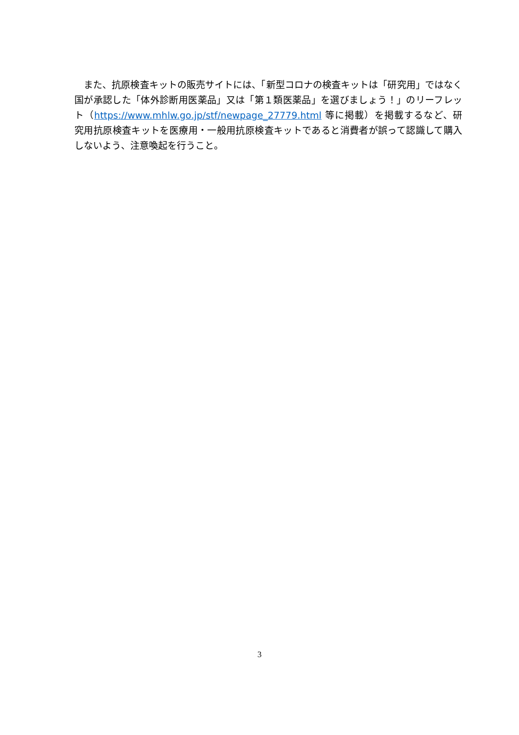また、抗原検査キットの販売サイトには、「新型コロナの検査キットは「研究用」ではなく国が承認した「体外診断用医薬品」又は「第１類医薬品」を選びましょう！」のリーフレット（https://www.mhlw.go.jp/stf/newpage_27779.html 等に掲載）を掲載するなど、研究用抗原検査キットを医療用・一般用抗原検査キットであると消費者が誤って認識して購入しないよう、注意喚起を行うこと。
3